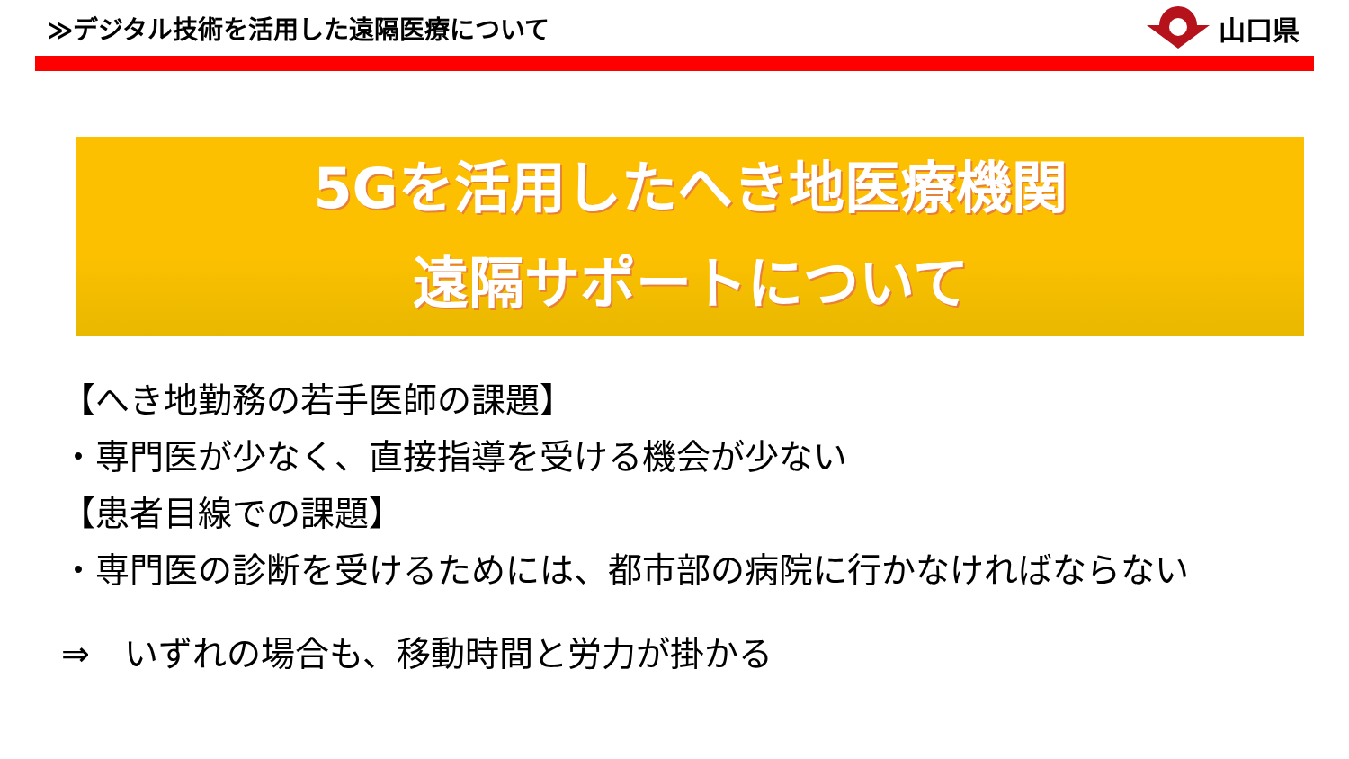≫デジタル技術を活用した遠隔医療について
山口県
5Gを活用したへき地医療機関
遠隔サポートについて
【へき地勤務の若手医師の課題】
・専門医が少なく、直接指導を受ける機会が少ない
【患者目線での課題】
・専門医の診断を受けるためには、都市部の病院に行かなければならない
⇒　いずれの場合も、移動時間と労力が掛かる